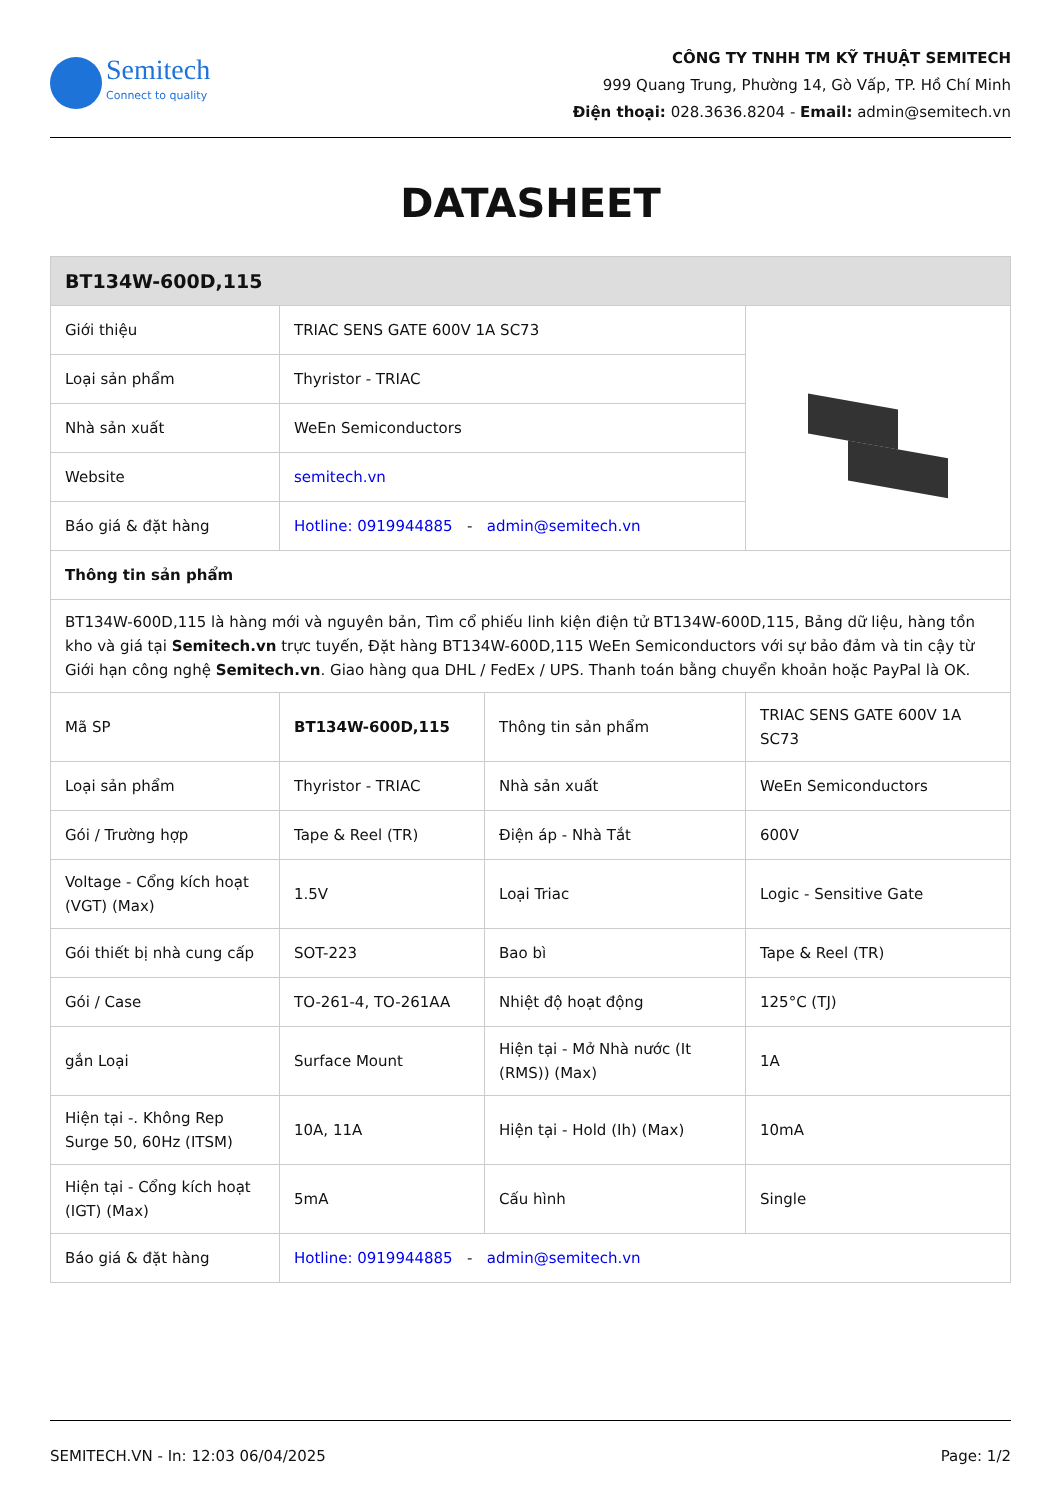Semitech
Connect to quality
CÔNG TY TNHH TM KỸ THUẬT SEMITECH
999 Quang Trung, Phường 14, Gò Vấp, TP. Hồ Chí Minh
Điện thoại: 028.3636.8204 - Email: admin@semitech.vn
DATASHEET
| BT134W-600D,115 | | | |
| --- | --- | --- | --- |
| Giới thiệu | TRIAC SENS GATE 600V 1A SC73 | | |
| Loại sản phẩm | Thyristor - TRIAC | | |
| Nhà sản xuất | WeEn Semiconductors | | |
| Website | semitech.vn | | |
| Báo giá & đặt hàng | Hotline: 0919944885 - admin@semitech.vn | | |
| Thông tin sản phẩm | | | |
| BT134W-600D,115 là hàng mới và nguyên bản, Tìm cổ phiếu linh kiện điện tử BT134W-600D,115, Bảng dữ liệu, hàng tồn kho và giá tại Semitech.vn trực tuyến, Đặt hàng BT134W-600D,115 WeEn Semiconductors với sự bảo đảm và tin cậy từ Giới hạn công nghệ Semitech.vn . Giao hàng qua DHL / FedEx / UPS. Thanh toán bằng chuyển khoản hoặc PayPal là OK. | | | |
| Mã SP | BT134W-600D,115 | Thông tin sản phẩm | TRIAC SENS GATE 600V 1A SC73 |
| Loại sản phẩm | Thyristor - TRIAC | Nhà sản xuất | WeEn Semiconductors |
| Gói / Trường hợp | Tape & Reel (TR) | Điện áp - Nhà Tắt | 600V |
| Voltage - Cổng kích hoạt (VGT) (Max) | 1.5V | Loại Triac | Logic - Sensitive Gate |
| Gói thiết bị nhà cung cấp | SOT-223 | Bao bì | Tape & Reel (TR) |
| Gói / Case | TO-261-4, TO-261AA | Nhiệt độ hoạt động | 125°C (TJ) |
| gắn Loại | Surface Mount | Hiện tại - Mở Nhà nước (It (RMS)) (Max) | 1A |
| Hiện tại -. Không Rep Surge 50, 60Hz (ITSM) | 10A, 11A | Hiện tại - Hold (Ih) (Max) | 10mA |
| Hiện tại - Cổng kích hoạt (IGT) (Max) | 5mA | Cấu hình | Single |
| Báo giá & đặt hàng | Hotline: 0919944885 - admin@semitech.vn | | |
SEMITECH.VN - In: 12:03 06/04/2025 Page: 1/2